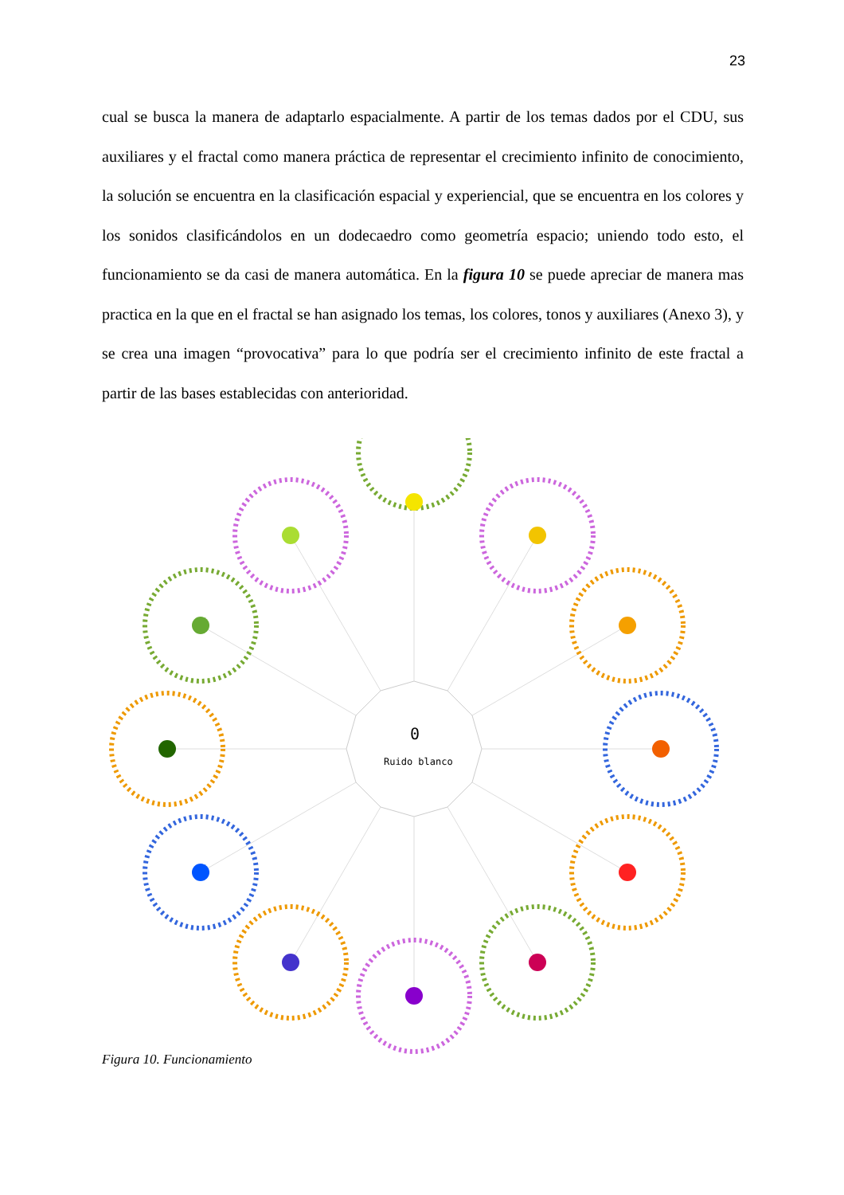23
cual se busca la manera de adaptarlo espacialmente. A partir de los temas dados por el CDU, sus auxiliares y el fractal como manera práctica de representar el crecimiento infinito de conocimiento, la solución se encuentra en la clasificación espacial y experiencial, que se encuentra en los colores y los sonidos clasificándolos en un dodecaedro como geometría espacio; uniendo todo esto, el funcionamiento se da casi de manera automática. En la figura 10 se puede apreciar de manera mas practica en la que en el fractal se han asignado los temas, los colores, tonos y auxiliares (Anexo 3), y se crea una imagen “provocativa” para lo que podría ser el crecimiento infinito de este fractal a partir de las bases establecidas con anterioridad.
0
Ruido blanco
Figura 10. Funcionamiento